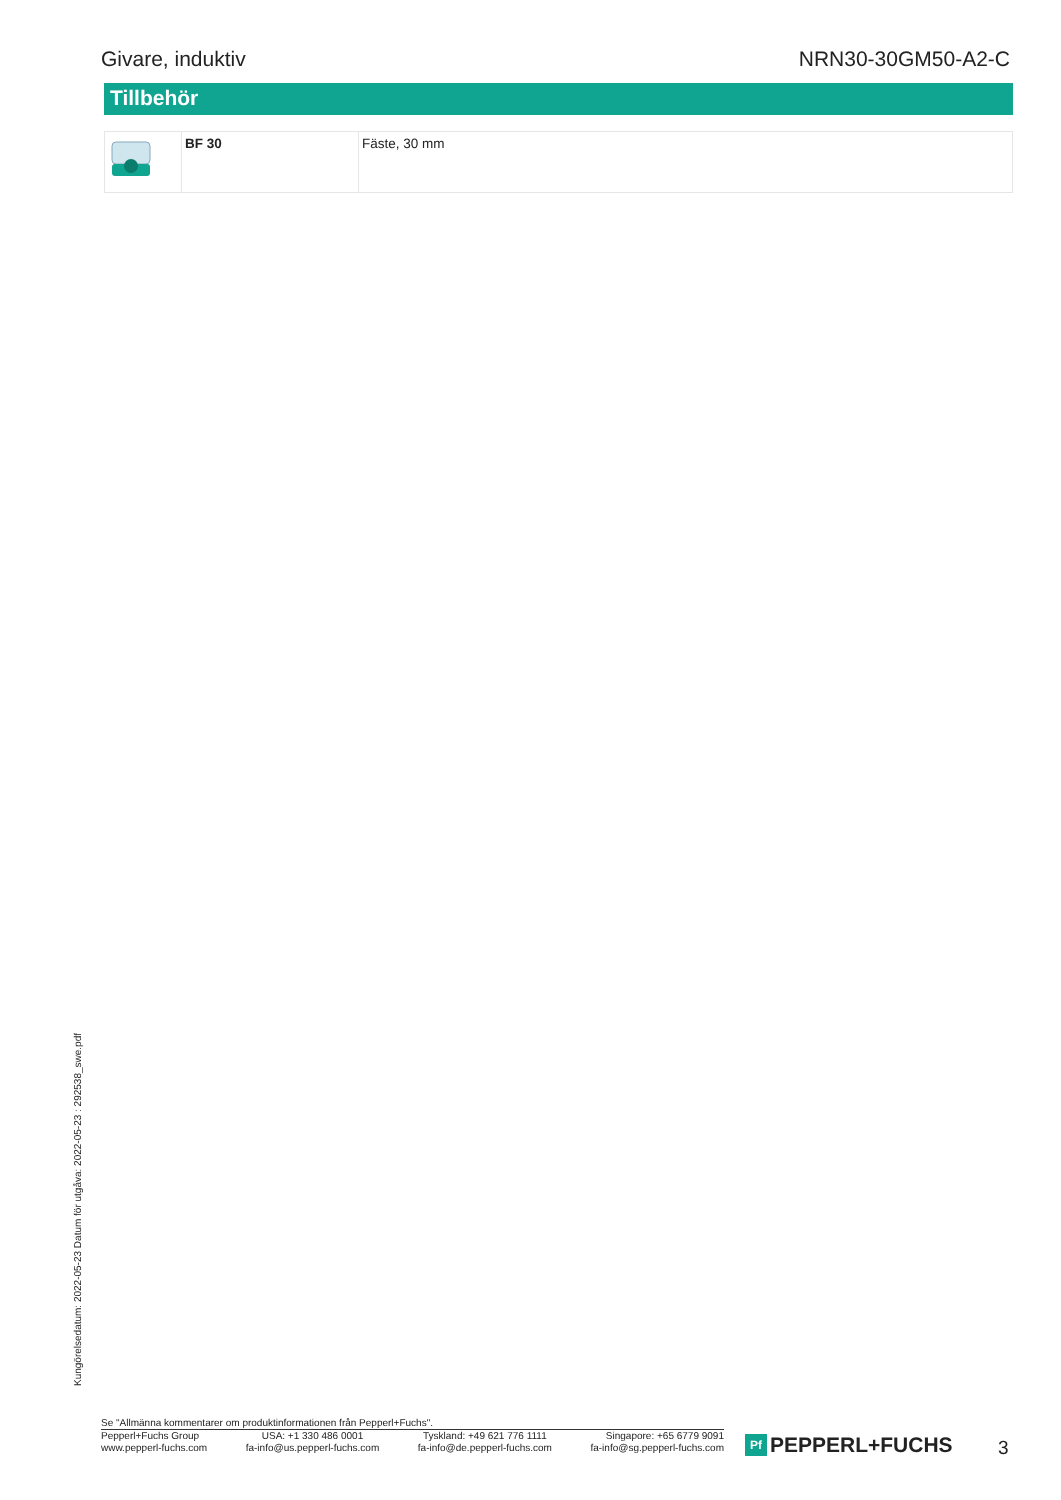Givare, induktiv NRN30-30GM50-A2-C
Tillbehör
| | BF 30 | Fäste, 30 mm |
Kungörelsedatum: 2022-05-23 Datum för utgåva: 2022-05-23 : 292538_swe.pdf
Se "Allmänna kommentarer om produktinformationen från Pepperl+Fuchs".
Pepperl+Fuchs Group
www.pepperl-fuchs.com USA: +1 330 486 0001
fa-info@us.pepperl-fuchs.com Tyskland: +49 621 776 1111
fa-info@de.pepperl-fuchs.com Singapore: +65 6779 9091
fa-info@sg.pepperl-fuchs.com
Pf PEPPERL+FUCHS 3